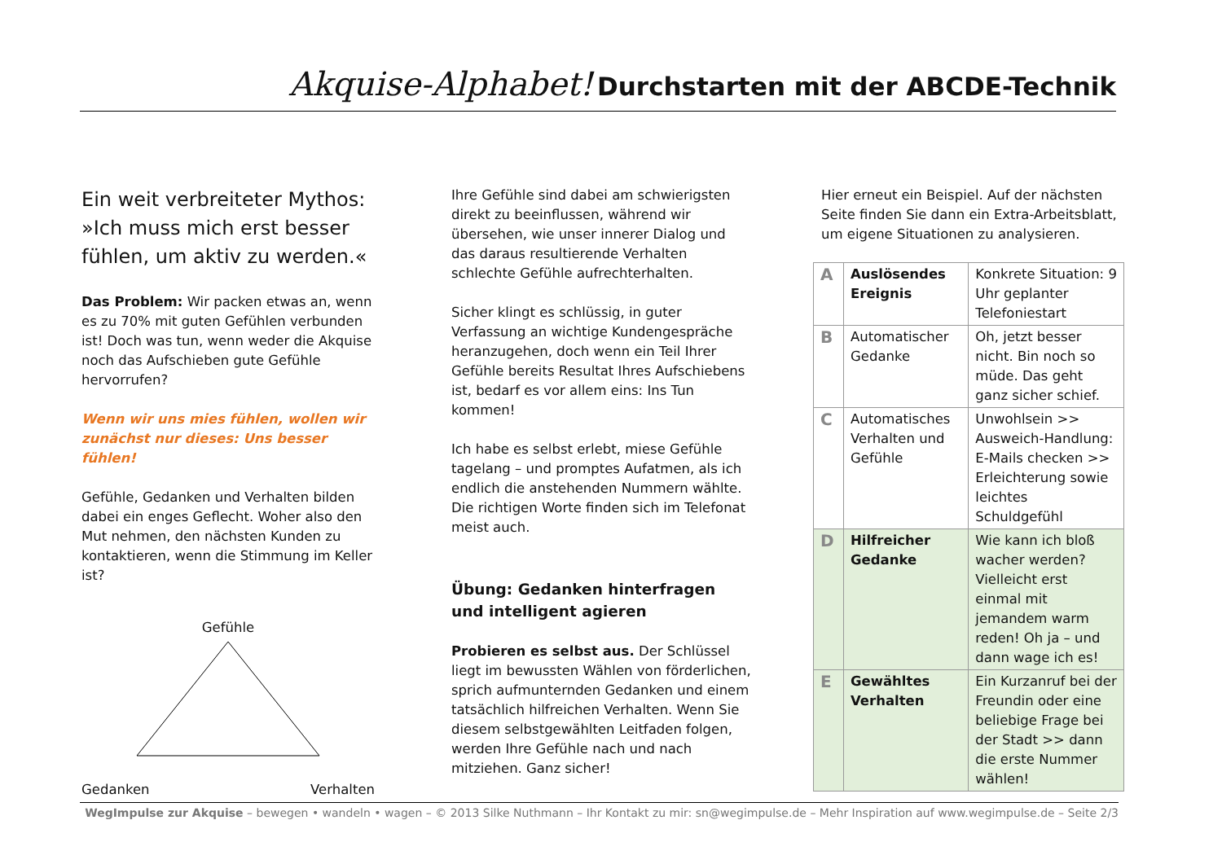Akquise-Alphabet! Durchstarten mit der ABCDE-Technik
Ein weit verbreiteter Mythos: »Ich muss mich erst besser fühlen, um aktiv zu werden.«
Das Problem: Wir packen etwas an, wenn es zu 70% mit guten Gefühlen verbunden ist! Doch was tun, wenn weder die Akquise noch das Aufschieben gute Gefühle hervorrufen?
Wenn wir uns mies fühlen, wollen wir zunächst nur dieses: Uns besser fühlen!
Gefühle, Gedanken und Verhalten bilden dabei ein enges Geflecht. Woher also den Mut nehmen, den nächsten Kunden zu kontaktieren, wenn die Stimmung im Keller ist?
Gefühle
Gedanken Verhalten
Ihre Gefühle sind dabei am schwierigsten direkt zu beeinflussen, während wir übersehen, wie unser innerer Dialog und das daraus resultierende Verhalten schlechte Gefühle aufrechterhalten.
Sicher klingt es schlüssig, in guter Verfassung an wichtige Kundengespräche heranzugehen, doch wenn ein Teil Ihrer Gefühle bereits Resultat Ihres Aufschiebens ist, bedarf es vor allem eins: Ins Tun kommen!
Ich habe es selbst erlebt, miese Gefühle tagelang – und promptes Aufatmen, als ich endlich die anstehenden Nummern wählte. Die richtigen Worte finden sich im Telefonat meist auch.
Übung: Gedanken hinterfragen und intelligent agieren
Probieren es selbst aus. Der Schlüssel liegt im bewussten Wählen von förderlichen, sprich aufmunternden Gedanken und einem tatsächlich hilfreichen Verhalten. Wenn Sie diesem selbstgewählten Leitfaden folgen, werden Ihre Gefühle nach und nach mitziehen. Ganz sicher!
Hier erneut ein Beispiel. Auf der nächsten Seite finden Sie dann ein Extra-Arbeitsblatt, um eigene Situationen zu analysieren.
| A | Auslösendes Ereignis | Konkrete Situation: 9 Uhr geplanter Telefoniestart |
| B | Automatischer Gedanke | Oh, jetzt besser nicht. Bin noch so müde. Das geht ganz sicher schief. |
| C | Automatisches Verhalten und Gefühle | Unwohlsein >> Ausweich-Handlung: E-Mails checken >> Erleichterung sowie leichtes Schuldgefühl |
| D | Hilfreicher Gedanke | Wie kann ich bloß wacher werden? Vielleicht erst einmal mit jemandem warm reden! Oh ja – und dann wage ich es! |
| E | Gewähltes Verhalten | Ein Kurzanruf bei der Freundin oder eine beliebige Frage bei der Stadt >> dann die erste Nummer wählen! |
WegImpulse zur Akquise – bewegen • wandeln • wagen – © 2013 Silke Nuthmann – Ihr Kontakt zu mir: sn@wegimpulse.de – Mehr Inspiration auf www.wegimpulse.de – Seite 2/3